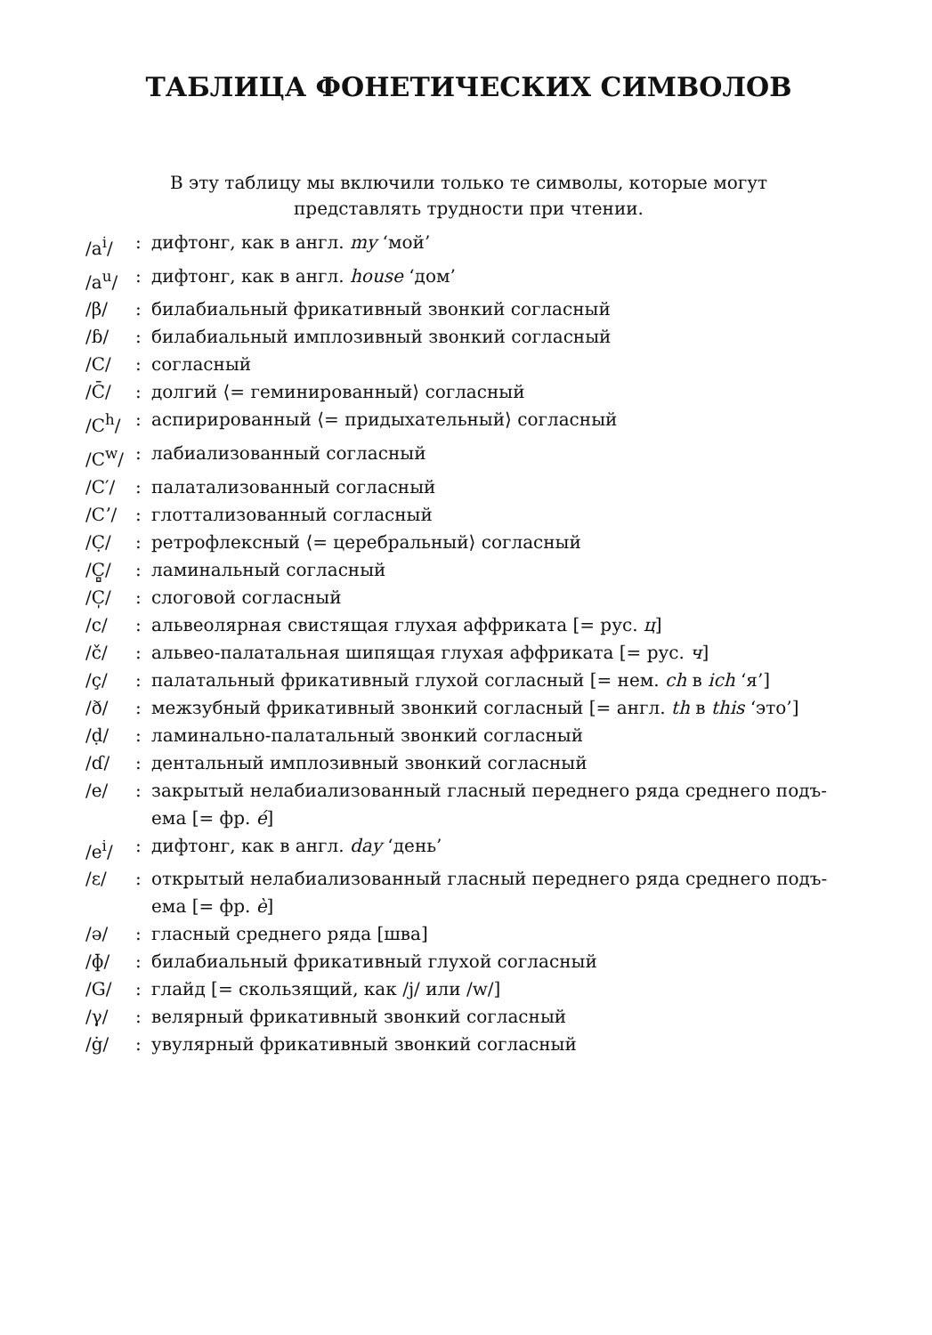ТАБЛИЦА ФОНЕТИЧЕСКИХ СИМВОЛОВ
В эту таблицу мы включили только те символы, которые могут
представлять трудности при чтении.
| /a<sup>i</sup>/ | : | дифтонг, как в англ. my ‘мой’ |
| /a<sup>u</sup>/ | : | дифтонг, как в англ. house ‘дом’ |
| /β/ | : | билабиальный фрикативный звонкий согласный |
| /ɓ/ | : | билабиальный имплозивный звонкий согласный |
| /C/ | : | согласный |
| /C̄/ | : | долгий ⟨= геминированный⟩ согласный |
| /C<sup>h</sup>/ | : | аспирированный ⟨= придыхательный⟩ согласный |
| /C<sup>w</sup>/ | : | лабиализованный согласный |
| /C′/ | : | палатализованный согласный |
| /Cʼ/ | : | глоттализованный согласный |
| /C̣/ | : | ретрофлексный ⟨= церебральный⟩ согласный |
| /C̻/ | : | ламинальный согласный |
| /C̩/ | : | слоговой согласный |
| /c/ | : | альвеолярная свистящая глухая аффриката [= рус. ц ] |
| /č/ | : | альвео-палатальная шипящая глухая аффриката [= рус. ч ] |
| /ç/ | : | палатальный фрикативный глухой согласный [= нем. ch в ich ‘я’] |
| /ð/ | : | межзубный фрикативный звонкий согласный [= англ. th в this ‘это’] |
| /ḍ/ | : | ламинально-палатальный звонкий согласный |
| /ɗ/ | : | дентальный имплозивный звонкий согласный |
| /e/ | : | закрытый нелабиализованный гласный переднего ряда среднего подъ- ема [= фр. é ] |
| /e<sup>i</sup>/ | : | дифтонг, как в англ. day ‘день’ |
| /ε/ | : | открытый нелабиализованный гласный переднего ряда среднего подъ- ема [= фр. è ] |
| /ə/ | : | гласный среднего ряда [шва] |
| /ɸ/ | : | билабиальный фрикативный глухой согласный |
| /G/ | : | глайд [= скользящий, как /j/ или /w/] |
| /γ/ | : | велярный фрикативный звонкий согласный |
| /ġ/ | : | увулярный фрикативный звонкий согласный |